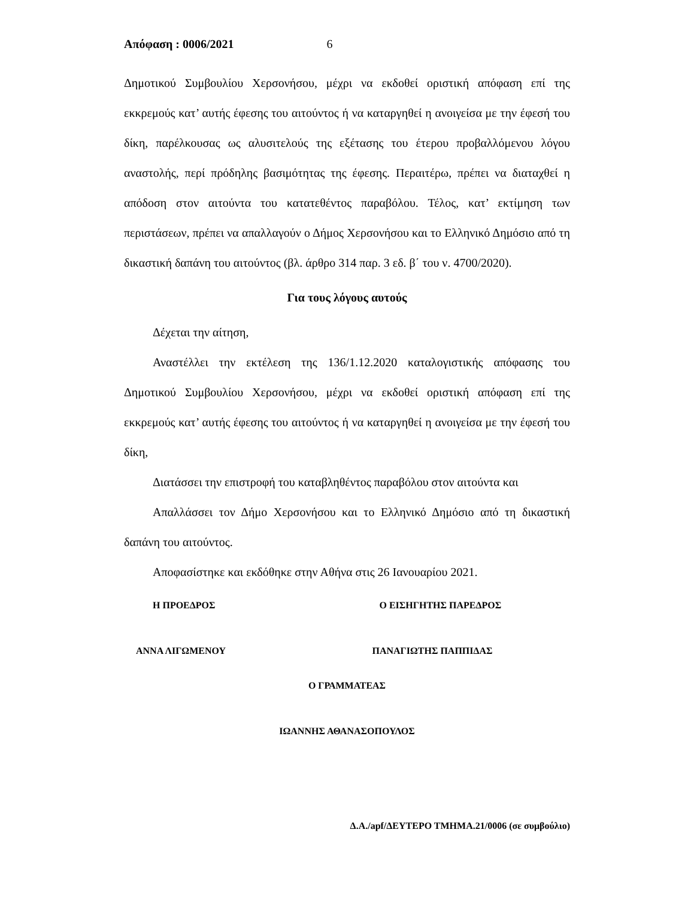Απόφαση : 0006/2021 6
Δημοτικού Συμβουλίου Χερσονήσου, μέχρι να εκδοθεί οριστική απόφαση επί της εκκρεμούς κατ’ αυτής έφεσης του αιτούντος ή να καταργηθεί η ανοιγείσα με την έφεσή του δίκη, παρέλκουσας ως αλυσιτελούς της εξέτασης του έτερου προβαλλόμενου λόγου αναστολής, περί πρόδηλης βασιμότητας της έφεσης. Περαιτέρω, πρέπει να διαταχθεί η απόδοση στον αιτούντα του κατατεθέντος παραβόλου. Τέλος, κατ’ εκτίμηση των περιστάσεων, πρέπει να απαλλαγούν ο Δήμος Χερσονήσου και το Ελληνικό Δημόσιο από τη δικαστική δαπάνη του αιτούντος (βλ. άρθρο 314 παρ. 3 εδ. β΄ του ν. 4700/2020).
Για τους λόγους αυτούς
Δέχεται την αίτηση,
Αναστέλλει την εκτέλεση της 136/1.12.2020 καταλογιστικής απόφασης του Δημοτικού Συμβουλίου Χερσονήσου, μέχρι να εκδοθεί οριστική απόφαση επί της εκκρεμούς κατ’ αυτής έφεσης του αιτούντος ή να καταργηθεί η ανοιγείσα με την έφεσή του δίκη,
Διατάσσει την επιστροφή του καταβληθέντος παραβόλου στον αιτούντα και
Απαλλάσσει τον Δήμο Χερσονήσου και το Ελληνικό Δημόσιο από τη δικαστική δαπάνη του αιτούντος.
Αποφασίστηκε και εκδόθηκε στην Αθήνα στις 26 Ιανουαρίου 2021.
Η ΠΡΟΕΔΡΟΣ Ο ΕΙΣΗΓΗΤΗΣ ΠΑΡΕΔΡΟΣ
ΑΝΝΑ ΛΙΓΩΜΕΝΟΥ ΠΑΝΑΓΙΩΤΗΣ ΠΑΠΠΙΔΑΣ
Ο ΓΡΑΜΜΑΤΕΑΣ
ΙΩΑΝΝΗΣ ΑΘΑΝΑΣΟΠΟΥΛΟΣ
Δ.Α./apf/ΔΕΥΤΕΡΟ ΤΜΗΜΑ.21/0006 (σε συμβούλιο)